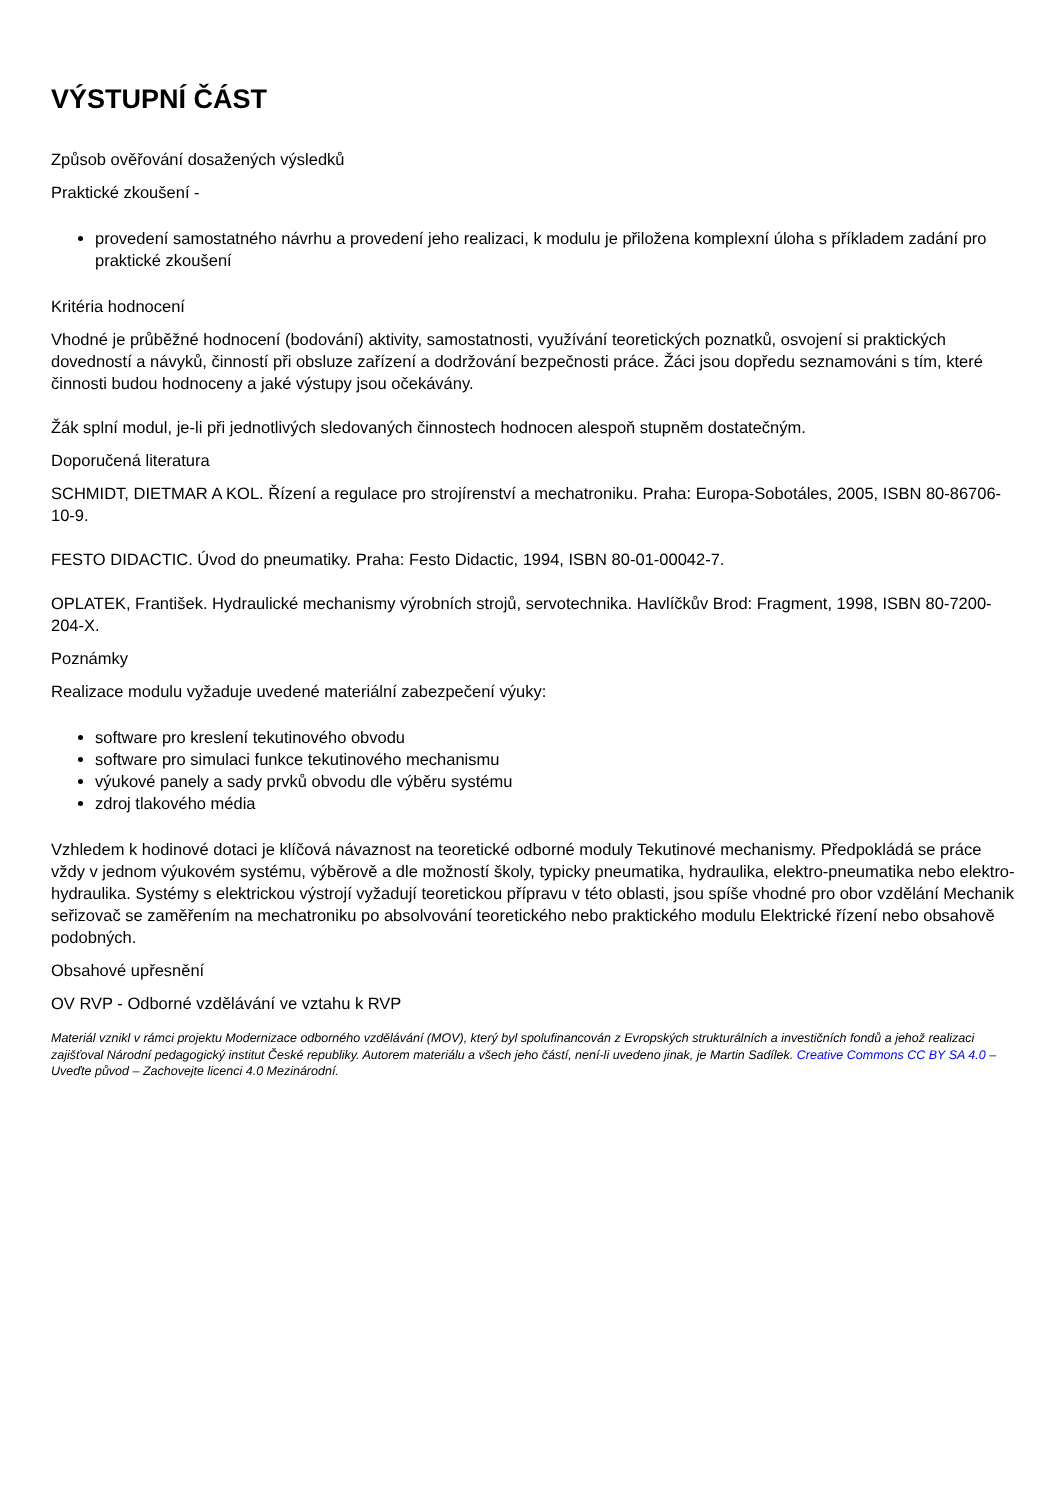VÝSTUPNÍ ČÁST
Způsob ověřování dosažených výsledků
Praktické zkoušení -
provedení samostatného návrhu a provedení jeho realizaci, k modulu je přiložena komplexní úloha s příkladem zadání pro praktické zkoušení
Kritéria hodnocení
Vhodné je průběžné hodnocení (bodování) aktivity, samostatnosti, využívání teoretických poznatků, osvojení si praktických dovedností a návyků, činností při obsluze zařízení a dodržování bezpečnosti práce. Žáci jsou dopředu seznamováni s tím, které činnosti budou hodnoceny a jaké výstupy jsou očekávány.
Žák splní modul, je-li při jednotlivých sledovaných činnostech hodnocen alespoň stupněm dostatečným.
Doporučená literatura
SCHMIDT, DIETMAR A KOL. Řízení a regulace pro strojírenství a mechatroniku. Praha: Europa-Sobotáles, 2005, ISBN 80-86706-10-9.
FESTO DIDACTIC. Úvod do pneumatiky. Praha: Festo Didactic, 1994, ISBN 80-01-00042-7.
OPLATEK, František. Hydraulické mechanismy výrobních strojů, servotechnika. Havlíčkův Brod: Fragment, 1998, ISBN 80-7200-204-X.
Poznámky
Realizace modulu vyžaduje uvedené materiální zabezpečení výuky:
software pro kreslení tekutinového obvodu
software pro simulaci funkce tekutinového mechanismu
výukové panely a sady prvků obvodu dle výběru systému
zdroj tlakového média
Vzhledem k hodinové dotaci je klíčová návaznost na teoretické odborné moduly Tekutinové mechanismy. Předpokládá se práce vždy v jednom výukovém systému, výběrově a dle možností školy, typicky pneumatika, hydraulika, elektro-pneumatika nebo elektro-hydraulika. Systémy s elektrickou výstrojí vyžadují teoretickou přípravu v této oblasti, jsou spíše vhodné pro obor vzdělání Mechanik seřizovač se zaměřením na mechatroniku po absolvování teoretického nebo praktického modulu Elektrické řízení nebo obsahově podobných.
Obsahové upřesnění
OV RVP - Odborné vzdělávání ve vztahu k RVP
Materiál vznikl v rámci projektu Modernizace odborného vzdělávání (MOV), který byl spolufinancován z Evropských strukturálních a investičních fondů a jehož realizaci zajišťoval Národní pedagogický institut České republiky. Autorem materiálu a všech jeho částí, není-li uvedeno jinak, je Martin Sadílek. Creative Commons CC BY SA 4.0 – Uveďte původ – Zachovejte licenci 4.0 Mezinárodní.